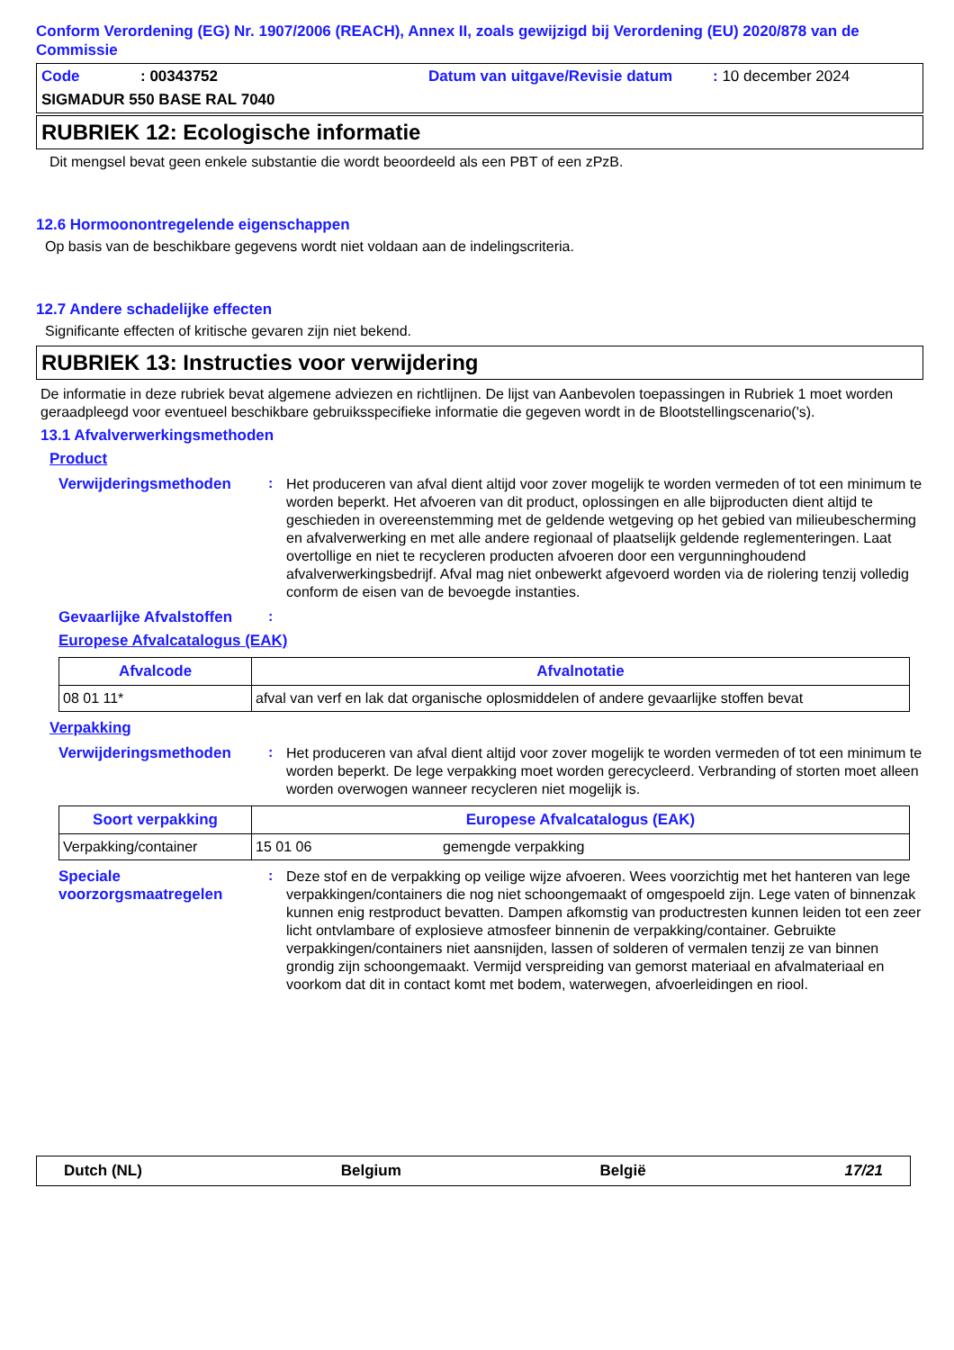Conform Verordening (EG) Nr. 1907/2006 (REACH), Annex II, zoals gewijzigd bij Verordening (EU) 2020/878 van de Commissie
Code: 00343752 Datum van uitgave/Revisie datum: 10 december 2024
SIGMADUR 550 BASE RAL 7040
RUBRIEK 12: Ecologische informatie
Dit mengsel bevat geen enkele substantie die wordt beoordeeld als een PBT of een zPzB.
12.6 Hormoonontregelende eigenschappen
Op basis van de beschikbare gegevens wordt niet voldaan aan de indelingscriteria.
12.7 Andere schadelijke effecten
Significante effecten of kritische gevaren zijn niet bekend.
RUBRIEK 13: Instructies voor verwijdering
De informatie in deze rubriek bevat algemene adviezen en richtlijnen. De lijst van Aanbevolen toepassingen in Rubriek 1 moet worden geraadpleegd voor eventueel beschikbare gebruiksspecifieke informatie die gegeven wordt in de Blootstellingscenario('s).
13.1 Afvalverwerkingsmethoden
Product
Verwijderingsmethoden :
Het produceren van afval dient altijd voor zover mogelijk te worden vermeden of tot een minimum te worden beperkt. Het afvoeren van dit product, oplossingen en alle bijproducten dient altijd te geschieden in overeenstemming met de geldende wetgeving op het gebied van milieubescherming en afvalverwerking en met alle andere regionaal of plaatselijk geldende reglementeringen. Laat overtollige en niet te recycleren producten afvoeren door een vergunninghoudend afvalverwerkingsbedrijf. Afval mag niet onbewerkt afgevoerd worden via de riolering tenzij volledig conform de eisen van de bevoegde instanties.
Gevaarlijke Afvalstoffen
:
Europese Afvalcatalogus (EAK)
| Afvalcode | Afvalnotatie |
| --- | --- |
| 08 01 11* | afval van verf en lak dat organische oplosmiddelen of andere gevaarlijke stoffen bevat |
Verpakking
Verwijderingsmethoden :
Het produceren van afval dient altijd voor zover mogelijk te worden vermeden of tot een minimum te worden beperkt. De lege verpakking moet worden gerecycleerd. Verbranding of storten moet alleen worden overwogen wanneer recycleren niet mogelijk is.
| Soort verpakking | Europese Afvalcatalogus (EAK) | |
| --- | --- | --- |
| Verpakking/container | 15 01 06 | gemengde verpakking |
Speciale voorzorgsmaatregelen
:
Deze stof en de verpakking op veilige wijze afvoeren. Wees voorzichtig met het hanteren van lege verpakkingen/containers die nog niet schoongemaakt of omgespoeld zijn. Lege vaten of binnenzak kunnen enig restproduct bevatten. Dampen afkomstig van productresten kunnen leiden tot een zeer licht ontvlambare of explosieve atmosfeer binnenin de verpakking/container. Gebruikte verpakkingen/containers niet aansnijden, lassen of solderen of vermalen tenzij ze van binnen grondig zijn schoongemaakt. Vermijd verspreiding van gemorst materiaal en afvalmateriaal en voorkom dat dit in contact komt met bodem, waterwegen, afvoerleidingen en riool.
Dutch (NL) Belgium België 17/21